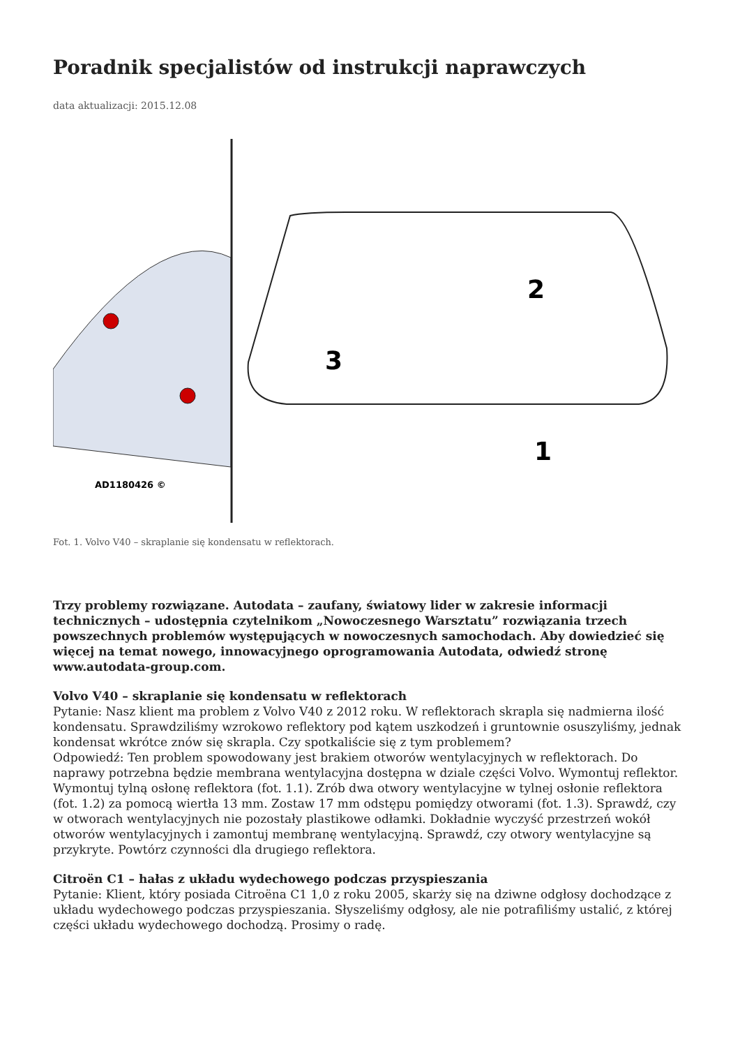Poradnik specjalistów od instrukcji naprawczych
data aktualizacji: 2015.12.08
AD1180426 ©
2
3
1
Fot. 1. Volvo V40 – skraplanie się kondensatu w reflektorach.
Trzy problemy rozwiązane. Autodata – zaufany, światowy lider w zakresie informacji technicznych – udostępnia czytelnikom „Nowoczesnego Warsztatu” rozwiązania trzech powszechnych problemów występujących w nowoczesnych samochodach. Aby dowiedzieć się więcej na temat nowego, innowacyjnego oprogramowania Autodata, odwiedź stronę www.autodata-group.com.
Volvo V40 – skraplanie się kondensatu w reflektorach
Pytanie: Nasz klient ma problem z Volvo V40 z 2012 roku. W reflektorach skrapla się nadmierna ilość kondensatu. Sprawdziliśmy wzrokowo reflektory pod kątem uszkodzeń i gruntownie osuszyliśmy, jednak kondensat wkrótce znów się skrapla. Czy spotkaliście się z tym problemem?
Odpowiedź: Ten problem spowodowany jest brakiem otworów wentylacyjnych w reflektorach. Do naprawy potrzebna będzie membrana wentylacyjna dostępna w dziale części Volvo. Wymontuj reflektor. Wymontuj tylną osłonę reflektora (fot. 1.1). Zrób dwa otwory wentylacyjne w tylnej osłonie reflektora (fot. 1.2) za pomocą wiertła 13 mm. Zostaw 17 mm odstępu pomiędzy otworami (fot. 1.3). Sprawdź, czy w otworach wentylacyjnych nie pozostały plastikowe odłamki. Dokładnie wyczyść przestrzeń wokół otworów wentylacyjnych i zamontuj membranę wentylacyjną. Sprawdź, czy otwory wentylacyjne są przykryte. Powtórz czynności dla drugiego reflektora.
Citroën C1 – hałas z układu wydechowego podczas przyspieszania
Pytanie: Klient, który posiada Citroëna C1 1,0 z roku 2005, skarży się na dziwne odgłosy dochodzące z układu wydechowego podczas przyspieszania. Słyszeliśmy odgłosy, ale nie potrafiliśmy ustalić, z której części układu wydechowego dochodzą. Prosimy o radę.